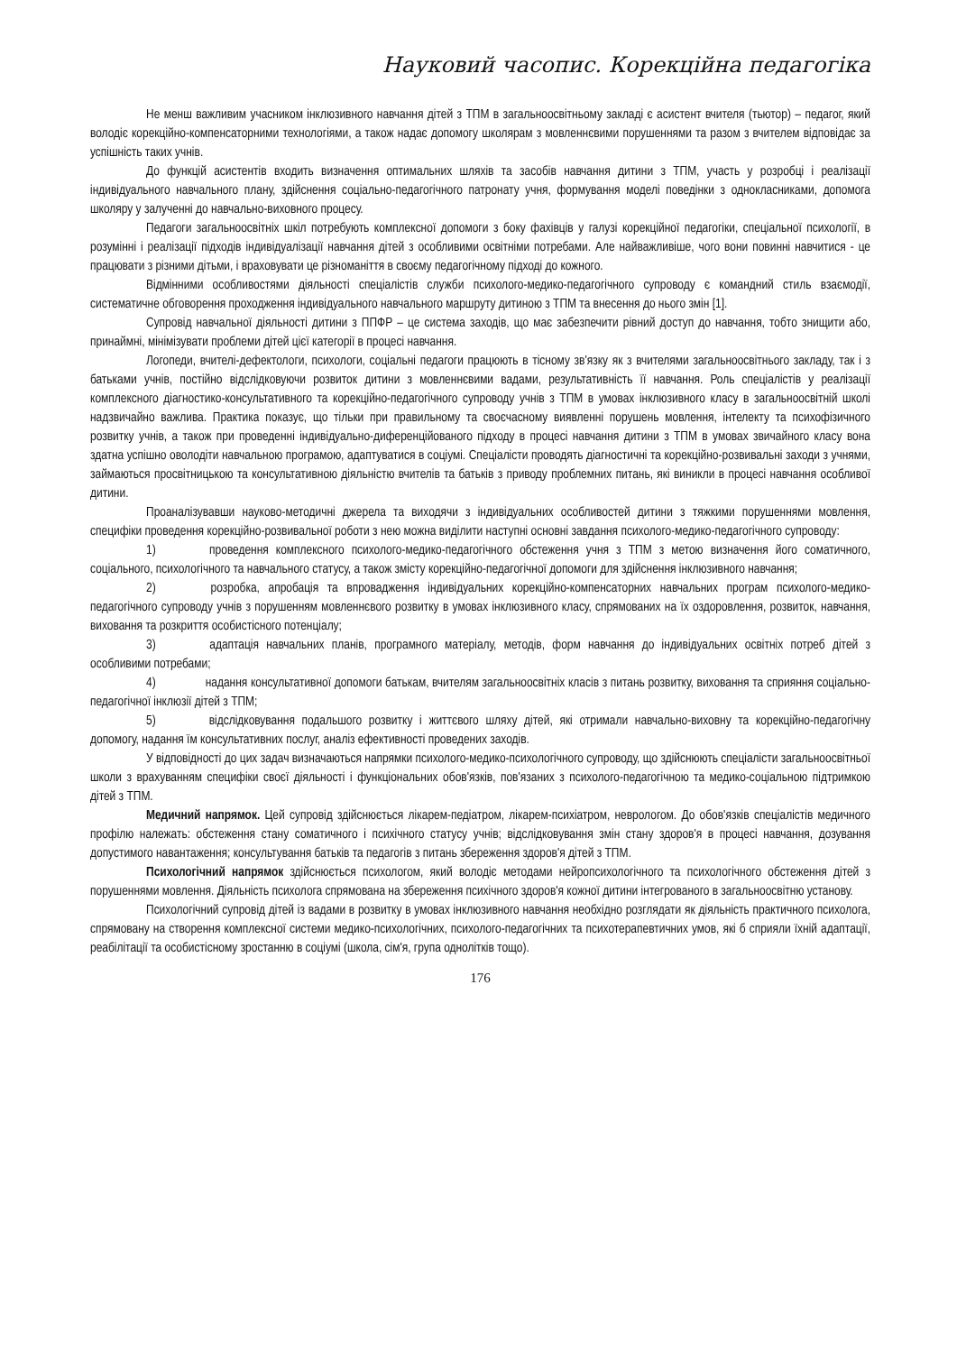Науковий часопис. Корекційна педагогіка
Не менш важливим учасником інклюзивного навчання дітей з ТПМ в загальноосвітньому закладі є асистент вчителя (тьютор) – педагог, який володіє корекційно-компенсаторними технологіями, а також надає допомогу школярам з мовленнєвими порушеннями та разом з вчителем відповідає за успішність таких учнів.
До функцій асистентів входить визначення оптимальних шляхів та засобів навчання дитини з ТПМ, участь у розробці і реалізації індивідуального навчального плану, здійснення соціально-педагогічного патронату учня, формування моделі поведінки з однокласниками, допомога школяру у залученні до навчально-виховного процесу.
Педагоги загальноосвітніх шкіл потребують комплексної допомоги з боку фахівців у галузі корекційної педагогіки, спеціальної психології, в розумінні і реалізації підходів індивідуалізації навчання дітей з особливими освітніми потребами. Але найважливіше, чого вони повинні навчитися - це працювати з різними дітьми, і враховувати це різноманіття в своєму педагогічному підході до кожного.
Відмінними особливостями діяльності спеціалістів служби психолого-медико-педагогічного супроводу є командний стиль взаємодії, систематичне обговорення проходження індивідуального навчального маршруту дитиною з ТПМ та внесення до нього змін [1].
Супровід навчальної діяльності дитини з ППФР – це система заходів, що має забезпечити рівний доступ до навчання, тобто знищити або, принаймні, мінімізувати проблеми дітей цієї категорії в процесі навчання.
Логопеди, вчителі-дефектологи, психологи, соціальні педагоги працюють в тісному зв'язку як з вчителями загальноосвітнього закладу, так і з батьками учнів, постійно відслідковуючи розвиток дитини з мовленнєвими вадами, результативність її навчання. Роль спеціалістів у реалізації комплексного діагностико-консультативного та корекційно-педагогічного супроводу учнів з ТПМ в умовах інклюзивного класу в загальноосвітній школі надзвичайно важлива. Практика показує, що тільки при правильному та своєчасному виявленні порушень мовлення, інтелекту та психофізичного розвитку учнів, а також при проведенні індивідуально-диференційованого підходу в процесі навчання дитини з ТПМ в умовах звичайного класу вона здатна успішно оволодіти навчальною програмою, адаптуватися в соціумі. Спеціалісти проводять діагностичні та корекційно-розвивальні заходи з учнями, займаються просвітницькою та консультативною діяльністю вчителів та батьків з приводу проблемних питань, які виникли в процесі навчання особливої дитини.
Проаналізувавши науково-методичні джерела та виходячи з індивідуальних особливостей дитини з тяжкими порушеннями мовлення, специфіки проведення корекційно-розвивальної роботи з нею можна виділити наступні основні завдання психолого-медико-педагогічного супроводу:
1) проведення комплексного психолого-медико-педагогічного обстеження учня з ТПМ з метою визначення його соматичного, соціального, психологічного та навчального статусу, а також змісту корекційно-педагогічної допомоги для здійснення інклюзивного навчання;
2) розробка, апробація та впровадження індивідуальних корекційно-компенсаторних навчальних програм психолого-медико-педагогічного супроводу учнів з порушенням мовленнєвого розвитку в умовах інклюзивного класу, спрямованих на їх оздоровлення, розвиток, навчання, виховання та розкриття особистісного потенціалу;
3) адаптація навчальних планів, програмного матеріалу, методів, форм навчання до індивідуальних освітніх потреб дітей з особливими потребами;
4) надання консультативної допомоги батькам, вчителям загальноосвітніх класів з питань розвитку, виховання та сприяння соціально- педагогічної інклюзії дітей з ТПМ;
5) відслідковування подальшого розвитку і життєвого шляху дітей, які отримали навчально-виховну та корекційно-педагогічну допомогу, надання їм консультативних послуг, аналіз ефективності проведених заходів.
У відповідності до цих задач визначаються напрямки психолого-медико-психологічного супроводу, що здійснюють спеціалісти загальноосвітньої школи з врахуванням специфіки своєї діяльності і функціональних обов'язків, пов'язаних з психолого-педагогічною та медико-соціальною підтримкою дітей з ТПМ.
Медичний напрямок. Цей супровід здійснюється лікарем-педіатром, лікарем-психіатром, неврологом. До обов'язків спеціалістів медичного профілю належать: обстеження стану соматичного і психічного статусу учнів; відслідковування змін стану здоров'я в процесі навчання, дозування допустимого навантаження; консультування батьків та педагогів з питань збереження здоров'я дітей з ТПМ.
Психологічний напрямок здійснюється психологом, який володіє методами нейропсихологічного та психологічного обстеження дітей з порушеннями мовлення. Діяльність психолога спрямована на збереження психічного здоров'я кожної дитини інтегрованого в загальноосвітню установу.
Психологічний супровід дітей із вадами в розвитку в умовах інклюзивного навчання необхідно розглядати як діяльність практичного психолога, спрямовану на створення комплексної системи медико-психологічних, психолого-педагогічних та психотерапевтичних умов, які б сприяли їхній адаптації, реабілітації та особистісному зростанню в соціумі (школа, сім'я, група однолітків тощо).
176